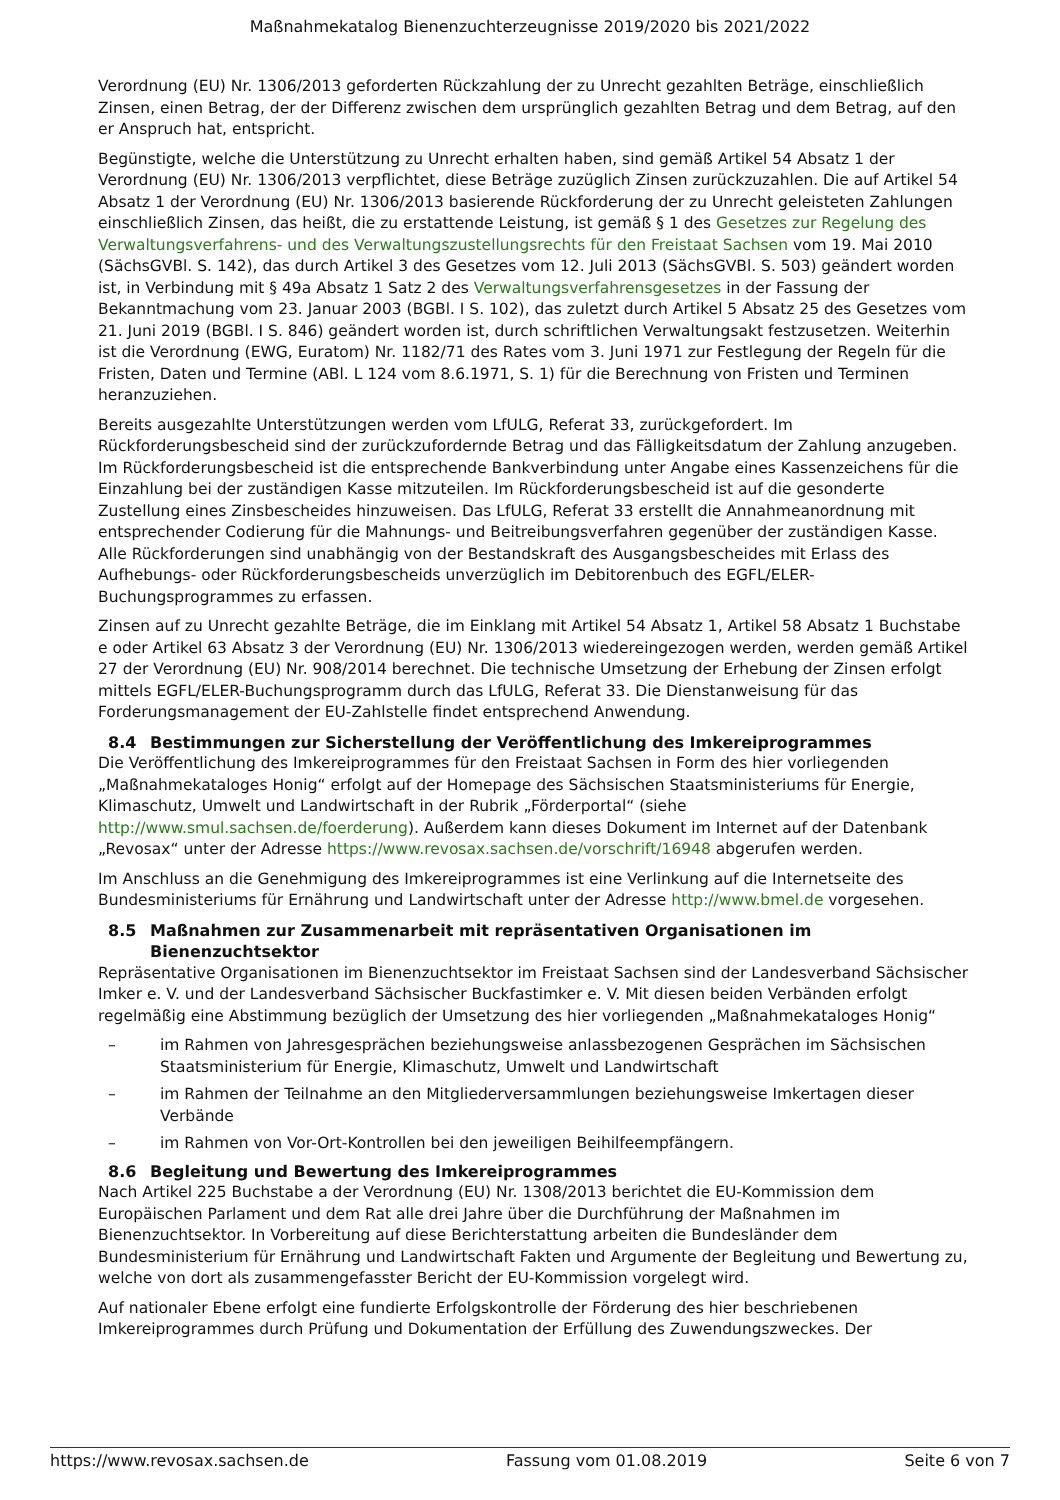Maßnahmekatalog Bienenzuchterzeugnisse 2019/2020 bis 2021/2022
Verordnung (EU) Nr. 1306/2013 geforderten Rückzahlung der zu Unrecht gezahlten Beträge, einschließlich Zinsen, einen Betrag, der der Differenz zwischen dem ursprünglich gezahlten Betrag und dem Betrag, auf den er Anspruch hat, entspricht.
Begünstigte, welche die Unterstützung zu Unrecht erhalten haben, sind gemäß Artikel 54 Absatz 1 der Verordnung (EU) Nr. 1306/2013 verpflichtet, diese Beträge zuzüglich Zinsen zurückzuzahlen. Die auf Artikel 54 Absatz 1 der Verordnung (EU) Nr. 1306/2013 basierende Rückforderung der zu Unrecht geleisteten Zahlungen einschließlich Zinsen, das heißt, die zu erstattende Leistung, ist gemäß § 1 des Gesetzes zur Regelung des Verwaltungsverfahrens- und des Verwaltungszustellungsrechts für den Freistaat Sachsen vom 19. Mai 2010 (SächsGVBl. S. 142), das durch Artikel 3 des Gesetzes vom 12. Juli 2013 (SächsGVBl. S. 503) geändert worden ist, in Verbindung mit § 49a Absatz 1 Satz 2 des Verwaltungsverfahrensgesetzes in der Fassung der Bekanntmachung vom 23. Januar 2003 (BGBl. I S. 102), das zuletzt durch Artikel 5 Absatz 25 des Gesetzes vom 21. Juni 2019 (BGBl. I S. 846) geändert worden ist, durch schriftlichen Verwaltungsakt festzusetzen. Weiterhin ist die Verordnung (EWG, Euratom) Nr. 1182/71 des Rates vom 3. Juni 1971 zur Festlegung der Regeln für die Fristen, Daten und Termine (ABl. L 124 vom 8.6.1971, S. 1) für die Berechnung von Fristen und Terminen heranzuziehen.
Bereits ausgezahlte Unterstützungen werden vom LfULG, Referat 33, zurückgefordert. Im Rückforderungsbescheid sind der zurückzufordernde Betrag und das Fälligkeitsdatum der Zahlung anzugeben. Im Rückforderungsbescheid ist die entsprechende Bankverbindung unter Angabe eines Kassenzeichens für die Einzahlung bei der zuständigen Kasse mitzuteilen. Im Rückforderungsbescheid ist auf die gesonderte Zustellung eines Zinsbescheides hinzuweisen. Das LfULG, Referat 33 erstellt die Annahmeanordnung mit entsprechender Codierung für die Mahnungs- und Beitreibungsverfahren gegenüber der zuständigen Kasse. Alle Rückforderungen sind unabhängig von der Bestandskraft des Ausgangsbescheides mit Erlass des Aufhebungs- oder Rückforderungsbescheids unverzüglich im Debitorenbuch des EGFL/ELER-Buchungsprogrammes zu erfassen.
Zinsen auf zu Unrecht gezahlte Beträge, die im Einklang mit Artikel 54 Absatz 1, Artikel 58 Absatz 1 Buchstabe e oder Artikel 63 Absatz 3 der Verordnung (EU) Nr. 1306/2013 wiedereingezogen werden, werden gemäß Artikel 27 der Verordnung (EU) Nr. 908/2014 berechnet. Die technische Umsetzung der Erhebung der Zinsen erfolgt mittels EGFL/ELER-Buchungsprogramm durch das LfULG, Referat 33. Die Dienstanweisung für das Forderungsmanagement der EU-Zahlstelle findet entsprechend Anwendung.
8.4 Bestimmungen zur Sicherstellung der Veröffentlichung des Imkereiprogrammes
Die Veröffentlichung des Imkereiprogrammes für den Freistaat Sachsen in Form des hier vorliegenden „Maßnahmekataloges Honig“ erfolgt auf der Homepage des Sächsischen Staatsministeriums für Energie, Klimaschutz, Umwelt und Landwirtschaft in der Rubrik „Förderportal“ (siehe http://www.smul.sachsen.de/foerderung). Außerdem kann dieses Dokument im Internet auf der Datenbank „Revosax“ unter der Adresse https://www.revosax.sachsen.de/vorschrift/16948 abgerufen werden.
Im Anschluss an die Genehmigung des Imkereiprogrammes ist eine Verlinkung auf die Internetseite des Bundesministeriums für Ernährung und Landwirtschaft unter der Adresse http://www.bmel.de vorgesehen.
8.5 Maßnahmen zur Zusammenarbeit mit repräsentativen Organisationen im Bienenzuchtsektor
Repräsentative Organisationen im Bienenzuchtsektor im Freistaat Sachsen sind der Landesverband Sächsischer Imker e. V. und der Landesverband Sächsischer Buckfastimker e. V. Mit diesen beiden Verbänden erfolgt regelmäßig eine Abstimmung bezüglich der Umsetzung des hier vorliegenden „Maßnahmekataloges Honig“
– im Rahmen von Jahresgesprächen beziehungsweise anlassbezogenen Gesprächen im Sächsischen Staatsministerium für Energie, Klimaschutz, Umwelt und Landwirtschaft
– im Rahmen der Teilnahme an den Mitgliederversammlungen beziehungsweise Imkertagen dieser Verbände
– im Rahmen von Vor-Ort-Kontrollen bei den jeweiligen Beihilfeempfängern.
8.6 Begleitung und Bewertung des Imkereiprogrammes
Nach Artikel 225 Buchstabe a der Verordnung (EU) Nr. 1308/2013 berichtet die EU-Kommission dem Europäischen Parlament und dem Rat alle drei Jahre über die Durchführung der Maßnahmen im Bienenzuchtsektor. In Vorbereitung auf diese Berichterstattung arbeiten die Bundesländer dem Bundesministerium für Ernährung und Landwirtschaft Fakten und Argumente der Begleitung und Bewertung zu, welche von dort als zusammengefasster Bericht der EU-Kommission vorgelegt wird.
Auf nationaler Ebene erfolgt eine fundierte Erfolgskontrolle der Förderung des hier beschriebenen Imkereiprogrammes durch Prüfung und Dokumentation der Erfüllung des Zuwendungszweckes. Der
https://www.revosax.sachsen.de Fassung vom 01.08.2019 Seite 6 von 7